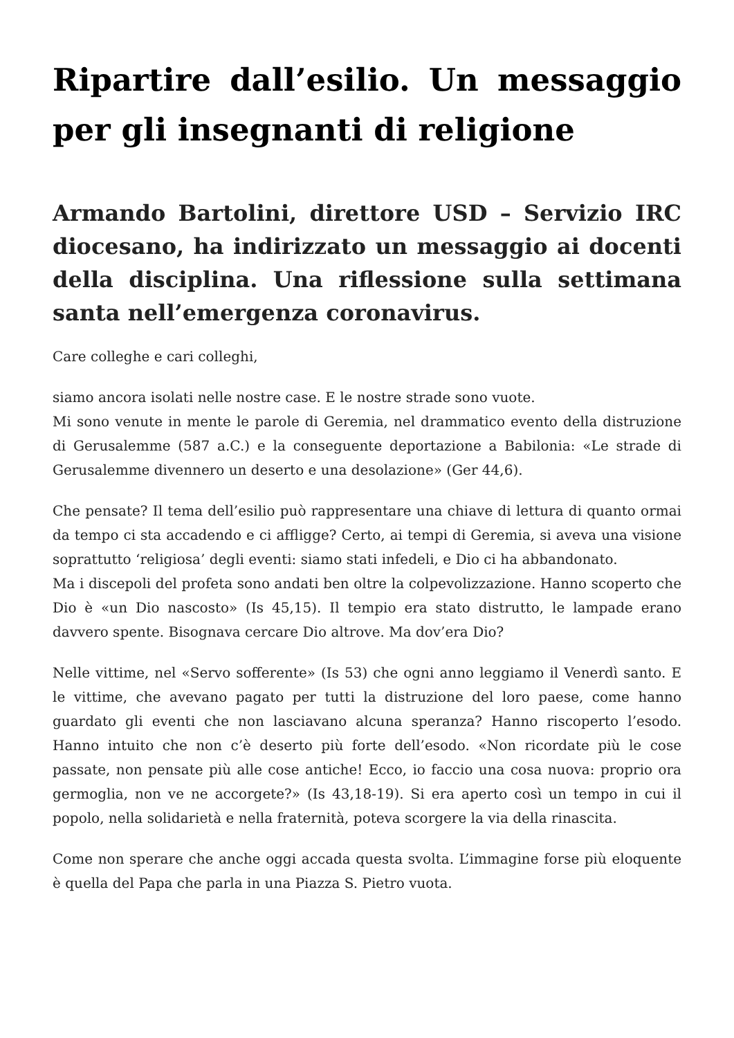Ripartire dall’esilio. Un messaggio per gli insegnanti di religione
Armando Bartolini, direttore USD – Servizio IRC diocesano, ha indirizzato un messaggio ai docenti della disciplina. Una riflessione sulla settimana santa nell’emergenza coronavirus.
Care colleghe e cari colleghi,
siamo ancora isolati nelle nostre case. E le nostre strade sono vuote.
Mi sono venute in mente le parole di Geremia, nel drammatico evento della distruzione di Gerusalemme (587 a.C.) e la conseguente deportazione a Babilonia: «Le strade di Gerusalemme divennero un deserto e una desolazione» (Ger 44,6).
Che pensate? Il tema dell’esilio può rappresentare una chiave di lettura di quanto ormai da tempo ci sta accadendo e ci affligge? Certo, ai tempi di Geremia, si aveva una visione soprattutto ‘religiosa’ degli eventi: siamo stati infedeli, e Dio ci ha abbandonato.
Ma i discepoli del profeta sono andati ben oltre la colpevolizzazione. Hanno scoperto che Dio è «un Dio nascosto» (Is 45,15). Il tempio era stato distrutto, le lampade erano davvero spente. Bisognava cercare Dio altrove. Ma dov’era Dio?
Nelle vittime, nel «Servo sofferente» (Is 53) che ogni anno leggiamo il Venerdì santo. E le vittime, che avevano pagato per tutti la distruzione del loro paese, come hanno guardato gli eventi che non lasciavano alcuna speranza? Hanno riscoperto l’esodo. Hanno intuito che non c’è deserto più forte dell’esodo. «Non ricordate più le cose passate, non pensate più alle cose antiche! Ecco, io faccio una cosa nuova: proprio ora germoglia, non ve ne accorgete?» (Is 43,18-19). Si era aperto così un tempo in cui il popolo, nella solidarietà e nella fraternità, poteva scorgere la via della rinascita.
Come non sperare che anche oggi accada questa svolta. L’immagine forse più eloquente è quella del Papa che parla in una Piazza S. Pietro vuota.